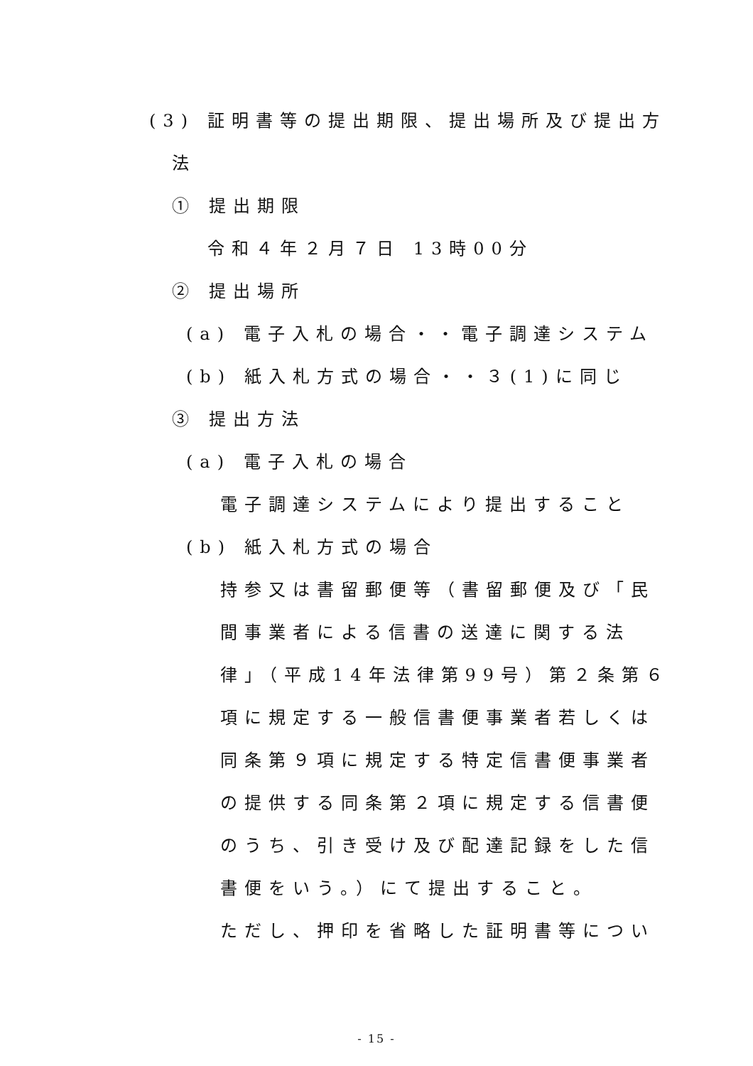(3) 証明書等の提出期限、提出場所及び提出方
法
① 提出期限
令和４年２月７日 13時00分
② 提出場所
(a) 電子入札の場合・・電子調達システム
(b) 紙入札方式の場合・・３(1)に同じ
③ 提出方法
(a) 電子入札の場合
電子調達システムにより提出すること
(b) 紙入札方式の場合
持参又は書留郵便等（書留郵便及び「民
間事業者による信書の送達に関する法
律」（平成14年法律第99号）第２条第６
項に規定する一般信書便事業者若しくは
同条第９項に規定する特定信書便事業者
の提供する同条第２項に規定する信書便
のうち、引き受け及び配達記録をした信
書便をいう。）にて提出すること。
ただし、押印を省略した証明書等につい
- 15 -